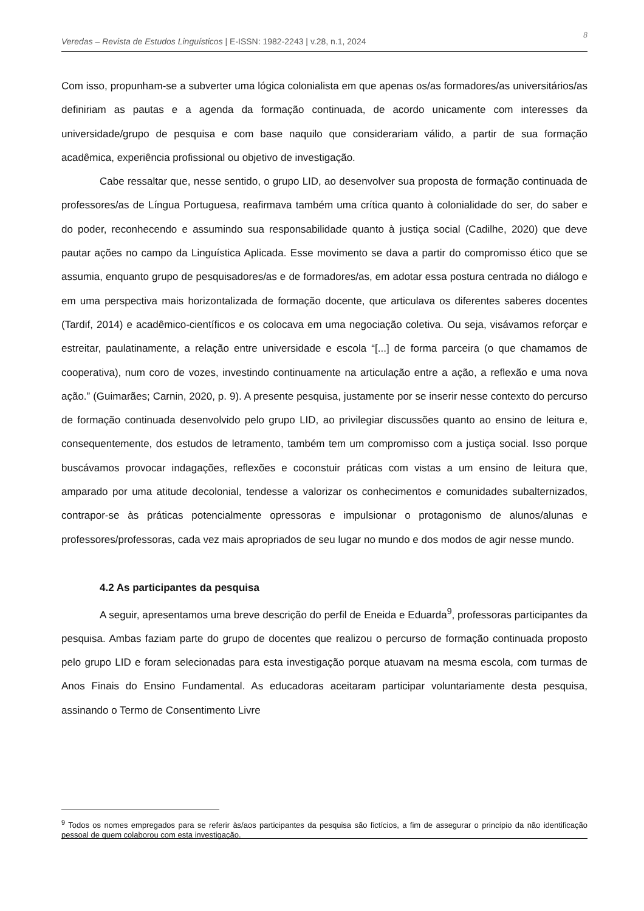8 Veredas – Revista de Estudos Linguísticos | E-ISSN: 1982-2243 | v.28, n.1, 2024
Com isso, propunham-se a subverter uma lógica colonialista em que apenas os/as formadores/as universitários/as definiriam as pautas e a agenda da formação continuada, de acordo unicamente com interesses da universidade/grupo de pesquisa e com base naquilo que considerariam válido, a partir de sua formação acadêmica, experiência profissional ou objetivo de investigação.
Cabe ressaltar que, nesse sentido, o grupo LID, ao desenvolver sua proposta de formação continuada de professores/as de Língua Portuguesa, reafirmava também uma crítica quanto à colonialidade do ser, do saber e do poder, reconhecendo e assumindo sua responsabilidade quanto à justiça social (Cadilhe, 2020) que deve pautar ações no campo da Linguística Aplicada. Esse movimento se dava a partir do compromisso ético que se assumia, enquanto grupo de pesquisadores/as e de formadores/as, em adotar essa postura centrada no diálogo e em uma perspectiva mais horizontalizada de formação docente, que articulava os diferentes saberes docentes (Tardif, 2014) e acadêmico-científicos e os colocava em uma negociação coletiva. Ou seja, visávamos reforçar e estreitar, paulatinamente, a relação entre universidade e escola “[...] de forma parceira (o que chamamos de cooperativa), num coro de vozes, investindo continuamente na articulação entre a ação, a reflexão e uma nova ação.” (Guimarães; Carnin, 2020, p. 9). A presente pesquisa, justamente por se inserir nesse contexto do percurso de formação continuada desenvolvido pelo grupo LID, ao privilegiar discussões quanto ao ensino de leitura e, consequentemente, dos estudos de letramento, também tem um compromisso com a justiça social. Isso porque buscávamos provocar indagações, reflexões e coconstuir práticas com vistas a um ensino de leitura que, amparado por uma atitude decolonial, tendesse a valorizar os conhecimentos e comunidades subalternizados, contrapor-se às práticas potencialmente opressoras e impulsionar o protagonismo de alunos/alunas e professores/professoras, cada vez mais apropriados de seu lugar no mundo e dos modos de agir nesse mundo.
4.2 As participantes da pesquisa
A seguir, apresentamos uma breve descrição do perfil de Eneida e Eduarda<sup>9</sup>, professoras participantes da pesquisa. Ambas faziam parte do grupo de docentes que realizou o percurso de formação continuada proposto pelo grupo LID e foram selecionadas para esta investigação porque atuavam na mesma escola, com turmas de Anos Finais do Ensino Fundamental. As educadoras aceitaram participar voluntariamente desta pesquisa, assinando o Termo de Consentimento Livre
<sup>9</sup> Todos os nomes empregados para se referir às/aos participantes da pesquisa são fictícios, a fim de assegurar o princípio da não identificação pessoal de quem colaborou com esta investigação.